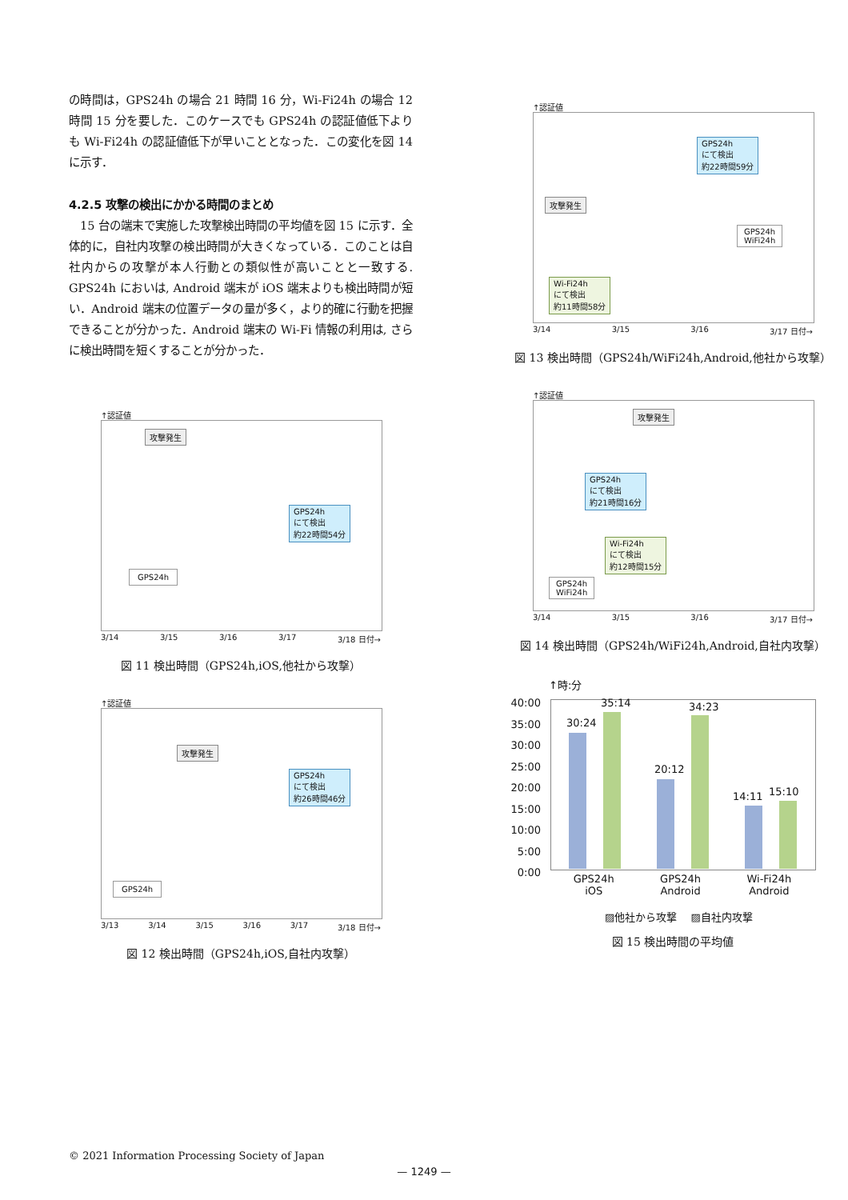の時間は，GPS24h の場合 21 時間 16 分，Wi-Fi24h の場合 12 時間 15 分を要した．このケースでも GPS24h の認証値低下よりも Wi-Fi24h の認証値低下が早いこととなった．この変化を図 14 に示す．
4.2.5 攻撃の検出にかかる時間のまとめ
　15 台の端末で実施した攻撃検出時間の平均値を図 15 に示す．全体的に，自社内攻撃の検出時間が大きくなっている．このことは自社内からの攻撃が本人行動との類似性が高いことと一致する. GPS24h においは, Android 端末が iOS 端末よりも検出時間が短い．Android 端末の位置データの量が多く，より的確に行動を把握できることが分かった．Android 端末の Wi-Fi 情報の利用は, さらに検出時間を短くすることが分かった．
↑認証値
攻撃発生
GPS24h
にて検出
約22時間54分
GPS24h
3/14 3/15 3/16 3/17 3/18 日付→
図 11 検出時間（GPS24h,iOS,他社から攻撃）
↑認証値
攻撃発生
GPS24h
にて検出
約26時間46分
GPS24h
3/13 3/14 3/15 3/16 3/17 3/18 日付→
図 12 検出時間（GPS24h,iOS,自社内攻撃）
↑認証値
GPS24h
にて検出
約22時間59分
攻撃発生
GPS24h
WiFi24h
Wi-Fi24h
にて検出
約11時間58分
3/14 3/15 3/16 3/17 日付→
図 13 検出時間（GPS24h/WiFi24h,Android,他社から攻撃）
↑認証値
攻撃発生
GPS24h
にて検出
約21時間16分
Wi-Fi24h
にて検出
約12時間15分
GPS24h
WiFi24h
3/14 3/15 3/16 3/17 日付→
図 14 検出時間（GPS24h/WiFi24h,Android,自社内攻撃）
↑時:分
40:00
35:00
30:00
25:00
20:00
15:00
10:00
5:00
0:00
30:24
35:14
20:12
34:23
14:11 15:10
GPS24h
iOS GPS24h
Android Wi-Fi24h
Android
▨他社から攻撃 　▨自社内攻撃
図 15 検出時間の平均値
© 2021 Information Processing Society of Japan
— 1249 —